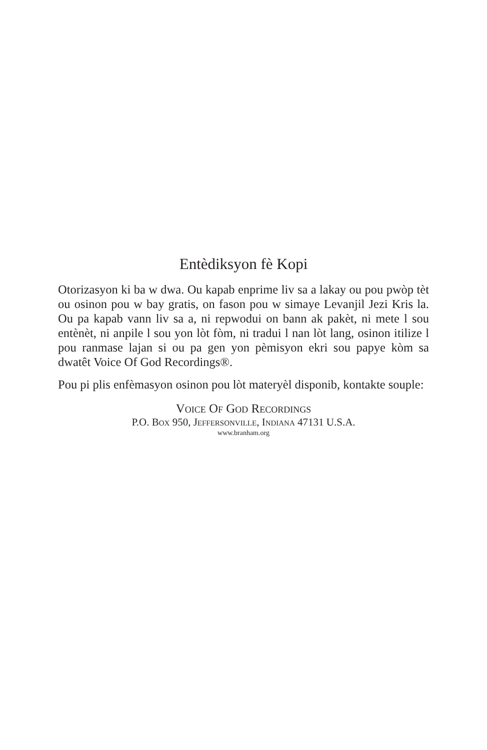Entèdiksyon fè Kopi
Otorizasyon ki ba w dwa. Ou kapab enprime liv sa a lakay ou pou pwòp tèt ou osinon pou w bay gratis, on fason pou w simaye Levanjil Jezi Kris la. Ou pa kapab vann liv sa a, ni repwodui on bann ak pakèt, ni mete l sou entènèt, ni anpile l sou yon lòt fòm, ni tradui l nan lòt lang, osinon itilize l pou ranmase lajan si ou pa gen yon pèmisyon ekri sou papye kòm sa dwatêt Voice Of God Recordings®.
Pou pi plis enfèmasyon osinon pou lòt materyèl disponib, kontakte souple:
Voice Of God Recordings
P.O. Box 950, Jeffersonville, Indiana 47131 U.S.A.
www.branham.org